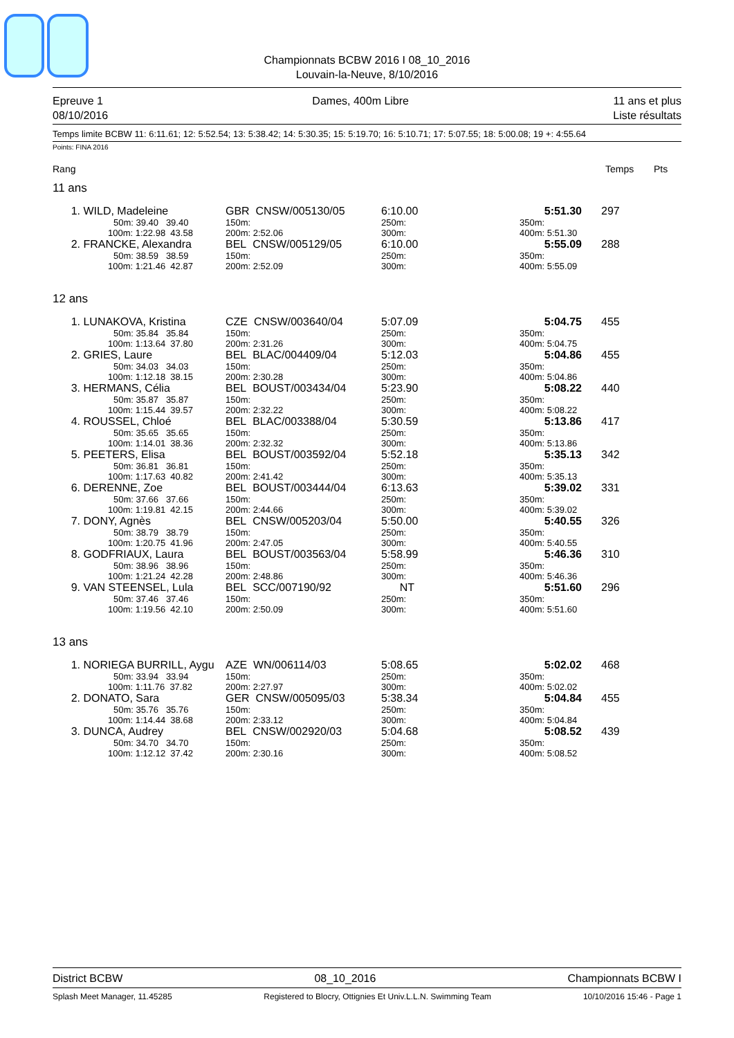Championnats BCBW 2016 I 08_10_2016
Louvain-la-Neuve, 8/10/2016
Epreuve 1
08/10/2016
Dames, 400m Libre 11 ans et plus
Liste résultats
Temps limite BCBW 11: 6:11.61; 12: 5:52.54; 13: 5:38.42; 14: 5:30.35; 15: 5:19.70; 16: 5:10.71; 17: 5:07.55; 18: 5:00.08; 19 +: 4:55.64
Points: FINA 2016
Rang Temps Pts
11 ans
| 1. WILD, Madeleine | GBR CNSW/005130/05 | 6:10.00 | 5:51.30 | 297 |
| 50m: 39.40 39.40 | 150m: | 250m: | 350m: | |
| 100m: 1:22.98 43.58 | 200m: 2:52.06 | 300m: | 400m: 5:51.30 | |
| 2. FRANCKE, Alexandra | BEL CNSW/005129/05 | 6:10.00 | 5:55.09 | 288 |
| 50m: 38.59 38.59 | 150m: | 250m: | 350m: | |
| 100m: 1:21.46 42.87 | 200m: 2:52.09 | 300m: | 400m: 5:55.09 | |
12 ans
| 1. LUNAKOVA, Kristina | CZE CNSW/003640/04 | 5:07.09 | 5:04.75 | 455 |
| 50m: 35.84 35.84 | 150m: | 250m: | 350m: | |
| 100m: 1:13.64 37.80 | 200m: 2:31.26 | 300m: | 400m: 5:04.75 | |
| 2. GRIES, Laure | BEL BLAC/004409/04 | 5:12.03 | 5:04.86 | 455 |
| 50m: 34.03 34.03 | 150m: | 250m: | 350m: | |
| 100m: 1:12.18 38.15 | 200m: 2:30.28 | 300m: | 400m: 5:04.86 | |
| 3. HERMANS, Célia | BEL BOUST/003434/04 | 5:23.90 | 5:08.22 | 440 |
| 50m: 35.87 35.87 | 150m: | 250m: | 350m: | |
| 100m: 1:15.44 39.57 | 200m: 2:32.22 | 300m: | 400m: 5:08.22 | |
| 4. ROUSSEL, Chloé | BEL BLAC/003388/04 | 5:30.59 | 5:13.86 | 417 |
| 50m: 35.65 35.65 | 150m: | 250m: | 350m: | |
| 100m: 1:14.01 38.36 | 200m: 2:32.32 | 300m: | 400m: 5:13.86 | |
| 5. PEETERS, Elisa | BEL BOUST/003592/04 | 5:52.18 | 5:35.13 | 342 |
| 50m: 36.81 36.81 | 150m: | 250m: | 350m: | |
| 100m: 1:17.63 40.82 | 200m: 2:41.42 | 300m: | 400m: 5:35.13 | |
| 6. DERENNE, Zoe | BEL BOUST/003444/04 | 6:13.63 | 5:39.02 | 331 |
| 50m: 37.66 37.66 | 150m: | 250m: | 350m: | |
| 100m: 1:19.81 42.15 | 200m: 2:44.66 | 300m: | 400m: 5:39.02 | |
| 7. DONY, Agnès | BEL CNSW/005203/04 | 5:50.00 | 5:40.55 | 326 |
| 50m: 38.79 38.79 | 150m: | 250m: | 350m: | |
| 100m: 1:20.75 41.96 | 200m: 2:47.05 | 300m: | 400m: 5:40.55 | |
| 8. GODFRIAUX, Laura | BEL BOUST/003563/04 | 5:58.99 | 5:46.36 | 310 |
| 50m: 38.96 38.96 | 150m: | 250m: | 350m: | |
| 100m: 1:21.24 42.28 | 200m: 2:48.86 | 300m: | 400m: 5:46.36 | |
| 9. VAN STEENSEL, Lula | BEL SCC/007190/92 | NT | 5:51.60 | 296 |
| 50m: 37.46 37.46 | 150m: | 250m: | 350m: | |
| 100m: 1:19.56 42.10 | 200m: 2:50.09 | 300m: | 400m: 5:51.60 | |
13 ans
| 1. NORIEGA BURRILL, Aygu | AZE WN/006114/03 | 5:08.65 | 5:02.02 | 468 |
| 50m: 33.94 33.94 | 150m: | 250m: | 350m: | |
| 100m: 1:11.76 37.82 | 200m: 2:27.97 | 300m: | 400m: 5:02.02 | |
| 2. DONATO, Sara | GER CNSW/005095/03 | 5:38.34 | 5:04.84 | 455 |
| 50m: 35.76 35.76 | 150m: | 250m: | 350m: | |
| 100m: 1:14.44 38.68 | 200m: 2:33.12 | 300m: | 400m: 5:04.84 | |
| 3. DUNCA, Audrey | BEL CNSW/002920/03 | 5:04.68 | 5:08.52 | 439 |
| 50m: 34.70 34.70 | 150m: | 250m: | 350m: | |
| 100m: 1:12.12 37.42 | 200m: 2:30.16 | 300m: | 400m: 5:08.52 | |
District BCBW 08_10_2016 Championnats BCBW I
Splash Meet Manager, 11.45285 Registered to Blocry, Ottignies Et Univ.L.L.N. Swimming Team 10/10/2016 15:46 - Page 1